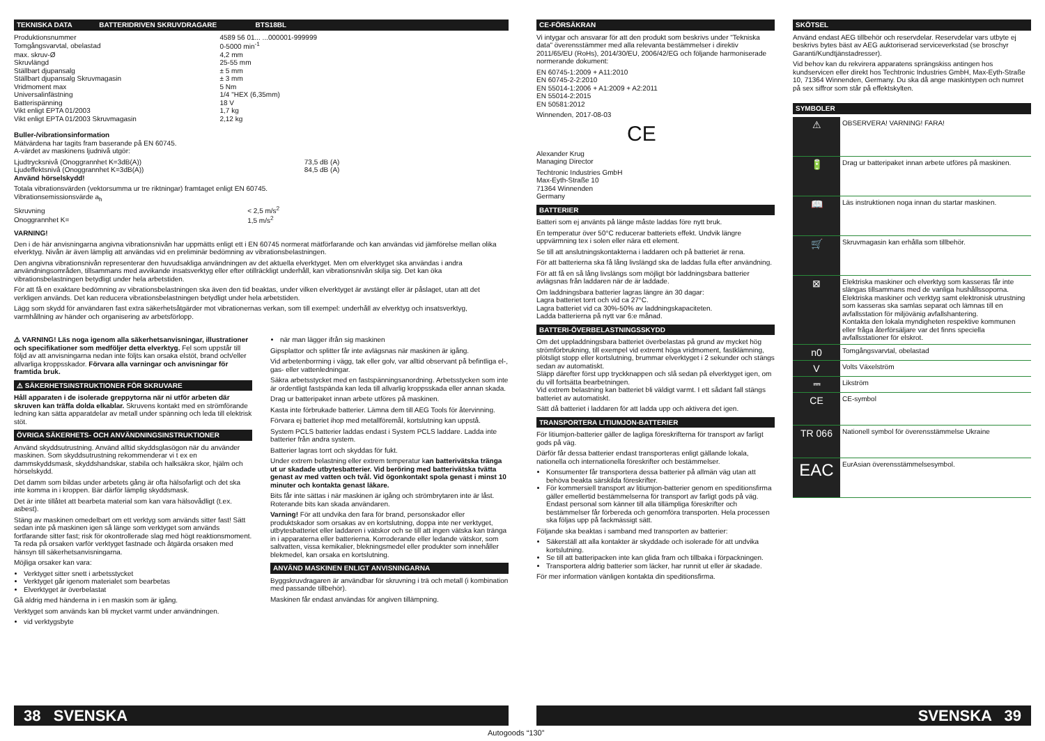TEKNISKA DATA BATTERIDRIVEN SKRUVDRAGARE BTS18BL
| Produktionsnummer | 4589 56 01... ...000001-999999 |
| Tomgångsvarvtal, obelastad | 0-5000 min<sup>-1</sup> |
| max. skruv-Ø | 4,2 mm |
| Skruvlängd | 25-55 mm |
| Ställbart djupansalg | ± 5 mm |
| Ställbart djupansalg Skruvmagasin | ± 3 mm |
| Vridmoment max | 5 Nm |
| Universalinfästning | 1/4 "HEX (6,35mm) |
| Batterispänning | 18 V |
| Vikt enligt EPTA 01/2003 | 1,7 kg |
| Vikt enligt EPTA 01/2003 Skruvmagasin | 2,12 kg |
Buller-/vibrationsinformation
Mätvärdena har tagits fram baserande på EN 60745.
A-värdet av maskinens ljudnivå utgör:
| Ljudtrycksnivå (Onoggrannhet K=3dB(A)) | 73,5 dB (A) |
| Ljudeffektsnivå (Onoggrannhet K=3dB(A)) | 84,5 dB (A) |
Använd hörselskydd!
Totala vibrationsvärden (vektorsumma ur tre riktningar) framtaget enligt EN 60745.
Vibrationsemissionsvärde a<sub>h</sub>
| Skruvning | < 2,5 m/s<sup>2</sup> |
| Onoggrannhet K= | 1,5 m/s<sup>2</sup> |
VARNING!
Den i de här anvisningarna angivna vibrationsnivån har uppmätts enligt ett i EN 60745 normerat mätförfarande och kan användas vid jämförelse mellan olika elverktyg. Nivån är även lämplig att användas vid en preliminär bedömning av vibrationsbelastningen.
Den angivna vibrationsnivån representerar den huvudsakliga användningen av det aktuella elverktyget. Men om elverktyget ska användas i andra användningsområden, tillsammans med avvikande insatsverktyg eller efter otillräckligt underhåll, kan vibrationsnivån skilja sig. Det kan öka vibrationsbelastningen betydligt under hela arbetstiden.
För att få en exaktare bedömning av vibrationsbelastningen ska även den tid beaktas, under vilken elverktyget är avstängt eller är påslaget, utan att det verkligen används. Det kan reducera vibrationsbelastningen betydligt under hela arbetstiden.
Lägg som skydd för användaren fast extra säkerhetsåtgärder mot vibrationernas verkan, som till exempel: underhåll av elverktyg och insatsverktyg, varmhållning av händer och organisering av arbetsförlopp.
⚠ VARNING! Läs noga igenom alla säkerhetsanvisningar, illustrationer och specifikationer som medföljer detta elverktyg. Fel som uppstår till följd av att anvisningarna nedan inte följts kan orsaka elstöt, brand och/eller allvarliga kroppsskador. Förvara alla varningar och anvisningar för framtida bruk.
⚠ SÄKERHETSINSTRUKTIONER FÖR SKRUVARE
Håll apparaten i de isolerade greppytorna när ni utför arbeten där skruven kan träffa dolda elkablar. Skruvens kontakt med en strömförande ledning kan sätta apparatdelar av metall under spänning och leda till elektrisk stöt.
ÖVRIGA SÄKERHETS- OCH ANVÄNDNINGSINSTRUKTIONER
Använd skyddsutrustning. Använd alltid skyddsglasögon när du använder maskinen. Som skyddsutrustning rekommenderar vi t ex en dammskyddsmask, skyddshandskar, stabila och halksäkra skor, hjälm och hörselskydd.
Det damm som bildas under arbetets gång är ofta hälsofarligt och det ska inte komma in i kroppen. Bär därför lämplig skyddsmask.
Det är inte tillåtet att bearbeta material som kan vara hälsovådligt (t.ex. asbest).
Stäng av maskinen omedelbart om ett verktyg som används sitter fast! Sätt sedan inte på maskinen igen så länge som verktyget som används fortfarande sitter fast; risk för okontrollerade slag med högt reaktionsmoment. Ta reda på orsaken varför verktyget fastnade och åtgärda orsaken med hänsyn till säkerhetsanvisningarna.
Möjliga orsaker kan vara:
Verktyget sitter snett i arbetsstycket
Verktyget går igenom materialet som bearbetas
Elverktyget är överbelastat
Gå aldrig med händerna in i en maskin som är igång.
Verktyget som används kan bli mycket varmt under användningen.
vid verktygsbyte
när man lägger ifrån sig maskinen
Gipsplattor och splitter får inte avlägsnas när maskinen är igång.
Vid arbetenborrning i vägg, tak eller golv, var alltid observant på befintliga el-, gas- eller vattenledningar.
Säkra arbetsstycket med en fastspänningsanordning. Arbetsstycken som inte är ordentligt fastspända kan leda till allvarlig kroppsskada eller annan skada.
Drag ur batteripaket innan arbete utföres på maskinen.
Kasta inte förbrukade batterier. Lämna dem till AEG Tools för återvinning.
Förvara ej batteriet ihop med metallföremål, kortslutning kan uppstå.
System PCLS batterier laddas endast i System PCLS laddare. Ladda inte batterier från andra system.
Batterier lagras torrt och skyddas för fukt.
Under extrem belastning eller extrem temperatur kan batterivätska tränga ut ur skadade utbytesbatterier. Vid beröring med batterivätska tvätta genast av med vatten och tvål. Vid ögonkontakt spola genast i minst 10 minuter och kontakta genast läkare.
Bits får inte sättas i när maskinen är igång och strömbrytaren inte är låst. Roterande bits kan skada användaren.
Varning! För att undvika den fara för brand, personskador eller produktskador som orsakas av en kortslutning, doppa inte ner verktyget, utbytesbatteriet eller laddaren i vätskor och se till att ingen vätska kan tränga in i apparaterna eller batterierna. Korroderande eller ledande vätskor, som saltvatten, vissa kemikalier, blekningsmedel eller produkter som innehåller blekmedel, kan orsaka en kortslutning.
ANVÄND MASKINEN ENLIGT ANVISNINGARNA
Byggskruvdragaren är användbar för skruvning i trä och metall (i kombination med passande tillbehör).
Maskinen får endast användas för angiven tillämpning.
38 SVENSKA
CE-FÖRSÄKRAN
Vi intygar och ansvarar för att den produkt som beskrivs under "Tekniska data" överensstämmer med alla relevanta bestämmelser i direktiv 2011/65/EU (RoHs), 2014/30/EU, 2006/42/EG och följande harmoniserade normerande dokument:
EN 60745-1:2009 + A11:2010
EN 60745-2-2:2010
EN 55014-1:2006 + A1:2009 + A2:2011
EN 55014-2:2015
EN 50581:2012
Winnenden, 2017-08-03
CE
Alexander Krug
Managing Director
Techtronic Industries GmbH
Max-Eyth-Straße 10
71364 Winnenden
Germany
BATTERIER
Batteri som ej använts på länge måste laddas före nytt bruk.
En temperatur över 50°C reducerar batteriets effekt. Undvik längre uppvärmning tex i solen eller nära ett element.
Se till att anslutningskontakterna i laddaren och på batteriet är rena.
För att batterierna ska få lång livslängd ska de laddas fulla efter användning.
För att få en så lång livslängs som möjligt bör laddningsbara batterier avlägsnas från laddaren när de är laddade.
Om laddningsbara batterier lagras längre än 30 dagar:
Lagra batteriet torrt och vid ca 27°C.
Lagra batteriet vid ca 30%-50% av laddningskapaciteten.
Ladda batterierna på nytt var 6:e månad.
BATTERI-ÖVERBELASTNINGSSKYDD
Om det uppladdningsbara batteriet överbelastas på grund av mycket hög strömförbrukning, till exempel vid extremt höga vridmoment, fastklämning, plötsligt stopp eller kortslutning, brummar elverktyget i 2 sekunder och stängs sedan av automatiskt.
Släpp därefter först upp tryckknappen och slå sedan på elverktyget igen, om du vill fortsätta bearbetningen.
Vid extrem belastning kan batteriet bli väldigt varmt. I ett sådant fall stängs batteriet av automatiskt.
Sätt då batteriet i laddaren för att ladda upp och aktivera det igen.
TRANSPORTERA LITIUMJON-BATTERIER
För litiumjon-batterier gäller de lagliga föreskrifterna för transport av farligt gods på väg.
Därför får dessa batterier endast transporteras enligt gällande lokala, nationella och internationella föreskrifter och bestämmelser.
Konsumenter får transportera dessa batterier på allmän väg utan att behöva beakta särskilda föreskrifter.
För kommersiell transport av litiumjon-batterier genom en speditionsfirma gäller emellertid bestämmelserna för transport av farligt gods på väg. Endast personal som känner till alla tillämpliga föreskrifter och bestämmelser får förbereda och genomföra transporten. Hela processen ska följas upp på fackmässigt sätt.
Följande ska beaktas i samband med transporten av batterier:
Säkerställ att alla kontakter är skyddade och isolerade för att undvika kortslutning.
Se till att batteripacken inte kan glida fram och tillbaka i förpackningen.
Transportera aldrig batterier som läcker, har runnit ut eller är skadade.
För mer information vänligen kontakta din speditionsfirma.
SKÖTSEL
Använd endast AEG tillbehör och reservdelar. Reservdelar vars utbyte ej beskrivs bytes bäst av AEG auktoriserad serviceverkstad (se broschyr Garanti/Kundtjänstadresser).
Vid behov kan du rekvirera apparatens sprängskiss antingen hos kundservicen eller direkt hos Techtronic Industries GmbH, Max-Eyth-Straße 10, 71364 Winnenden, Germany. Du ska då ange maskintypen och numret på sex siffror som står på effektskylten.
SYMBOLER
| ⚠ | OBSERVERA! VARNING! FARA! |
| 🔋 | Drag ur batteripaket innan arbete utföres på maskinen. |
| 📖 | Läs instruktionen noga innan du startar maskinen. |
| 🛒 | Skruvmagasin kan erhålla som tillbehör. |
| ⊠ | Elektriska maskiner och elverktyg som kasseras får inte slängas tillsammans med de vanliga hushållssoporna. Elektriska maskiner och verktyg samt elektronisk utrustning som kasseras ska samlas separat och lämnas till en avfallsstation för miljövänig avfallshantering. Kontakta den lokala myndigheten respektive kommunen eller fråga återförsäljare var det finns speciella avfallsstationer för elskrot. |
| n0 | Tomgångsvarvtal, obelastad |
| V | Volts Växelström |
| ⎓ | Likström |
| CE | CE-symbol |
| TR 066 | Nationell symbol för överensstämmelse Ukraine |
| EAC | EurAsian överensstämmelsesymbol. |
SVENSKA 39
Autogoods “130”